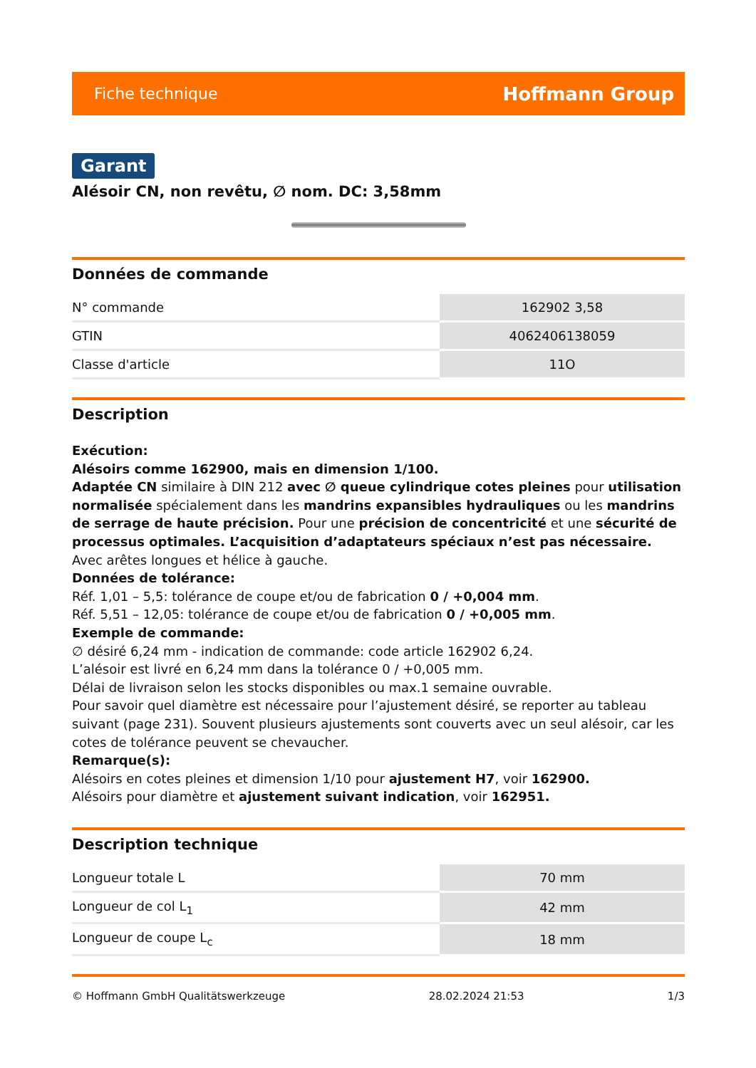Fiche technique Hoffmann Group
Garant
Alésoir CN, non revêtu, ∅ nom. DC: 3,58mm
Données de commande
| N° commande | 162902 3,58 |
| GTIN | 4062406138059 |
| Classe d'article | 11O |
Description
Exécution:
Alésoirs comme 162900, mais en dimension 1/100.
Adaptée CN similaire à DIN 212 avec ∅ queue cylindrique cotes pleines pour utilisation normalisée spécialement dans les mandrins expansibles hydrauliques ou les mandrins de serrage de haute précision. Pour une précision de concentricité et une sécurité de processus optimales. L’acquisition d’adaptateurs spéciaux n’est pas nécessaire.
Avec arêtes longues et hélice à gauche.
Données de tolérance:
Réf. 1,01 – 5,5: tolérance de coupe et/ou de fabrication 0 / +0,004 mm.
Réf. 5,51 – 12,05: tolérance de coupe et/ou de fabrication 0 / +0,005 mm.
Exemple de commande:
∅ désiré 6,24 mm - indication de commande: code article 162902 6,24.
L’alésoir est livré en 6,24 mm dans la tolérance 0 / +0,005 mm.
Délai de livraison selon les stocks disponibles ou max.1 semaine ouvrable.
Pour savoir quel diamètre est nécessaire pour l’ajustement désiré, se reporter au tableau suivant (page 231). Souvent plusieurs ajustements sont couverts avec un seul alésoir, car les cotes de tolérance peuvent se chevaucher.
Remarque(s):
Alésoirs en cotes pleines et dimension 1/10 pour ajustement H7, voir 162900.
Alésoirs pour diamètre et ajustement suivant indication, voir 162951.
Description technique
| Longueur totale L | 70 mm |
| Longueur de col L<sub>1</sub> | 42 mm |
| Longueur de coupe L<sub>c</sub> | 18 mm |
© Hoffmann GmbH Qualitätswerkzeuge 28.02.2024 21:53 1/3